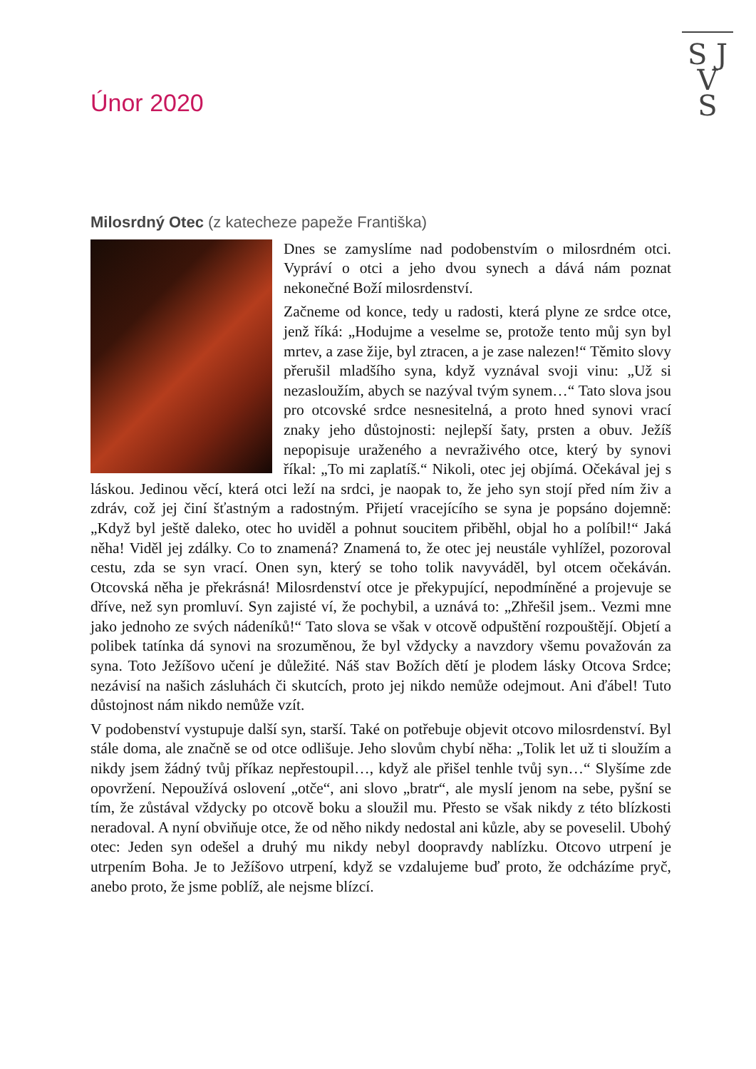S J
V
S
Únor 2020
Milosrdný Otec (z katecheze papeže Františka)
Dnes se zamyslíme nad podobenstvím o milosrdném otci. Vypráví o otci a jeho dvou synech a dává nám poznat nekonečné Boží milosrdenství.
Začneme od konce, tedy u radosti, která plyne ze srdce otce, jenž říká: „Hodujme a veselme se, protože tento můj syn byl mrtev, a zase žije, byl ztracen, a je zase nalezen!“ Těmito slovy přerušil mladšího syna, když vyznával svoji vinu: „Už si nezasloužím, abych se nazýval tvým synem…“ Tato slova jsou pro otcovské srdce nesnesitelná, a proto hned synovi vrací znaky jeho důstojnosti: nejlepší šaty, prsten a obuv. Ježíš nepopisuje uraženého a nevraživého otce, který by synovi říkal: „To mi zaplatíš.“ Nikoli, otec jej objímá. Očekával jej s láskou. Jedinou věcí, která otci leží na srdci, je naopak to, že jeho syn stojí před ním živ a zdráv, což jej činí šťastným a radostným. Přijetí vracejícího se syna je popsáno dojemně: „Když byl ještě daleko, otec ho uviděl a pohnut soucitem přiběhl, objal ho a políbil!“ Jaká něha! Viděl jej zdálky. Co to znamená? Znamená to, že otec jej neustále vyhlížel, pozoroval cestu, zda se syn vrací. Onen syn, který se toho tolik navyváděl, byl otcem očekáván. Otcovská něha je překrásná! Milosrdenství otce je překypující, nepodmíněné a projevuje se dříve, než syn promluví. Syn zajisté ví, že pochybil, a uznává to: „Zhřešil jsem.. Vezmi mne jako jednoho ze svých nádeníků!“ Tato slova se však v otcově odpuštění rozpouštějí. Objetí a polibek tatínka dá synovi na srozuměnou, že byl vždycky a navzdory všemu považován za syna. Toto Ježíšovo učení je důležité. Náš stav Božích dětí je plodem lásky Otcova Srdce; nezávisí na našich zásluhách či skutcích, proto jej nikdo nemůže odejmout. Ani ďábel! Tuto důstojnost nám nikdo nemůže vzít.
V podobenství vystupuje další syn, starší. Také on potřebuje objevit otcovo milosrdenství. Byl stále doma, ale značně se od otce odlišuje. Jeho slovům chybí něha: „Tolik let už ti sloužím a nikdy jsem žádný tvůj příkaz nepřestoupil…, když ale přišel tenhle tvůj syn…“ Slyšíme zde opovržení. Nepoužívá oslovení „otče“, ani slovo „bratr“, ale myslí jenom na sebe, pyšní se tím, že zůstával vždycky po otcově boku a sloužil mu. Přesto se však nikdy z této blízkosti neradoval. A nyní obviňuje otce, že od něho nikdy nedostal ani kůzle, aby se poveselil. Ubohý otec: Jeden syn odešel a druhý mu nikdy nebyl doopravdy nablízku. Otcovo utrpení je utrpením Boha. Je to Ježíšovo utrpení, když se vzdalujeme buď proto, že odcházíme pryč, anebo proto, že jsme poblíž, ale nejsme blízcí.